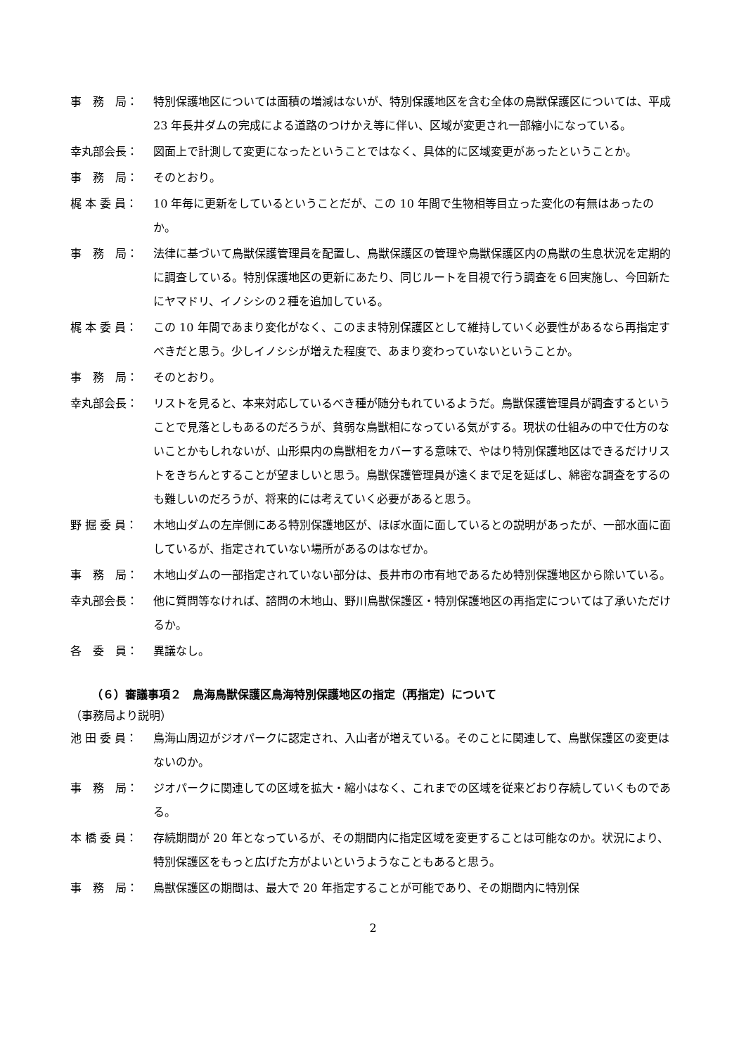事　務　局： 特別保護地区については面積の増減はないが、特別保護地区を含む全体の鳥獣保護区については、平成 23 年長井ダムの完成による道路のつけかえ等に伴い、区域が変更され一部縮小になっている。
幸丸部会長： 図面上で計測して変更になったということではなく、具体的に区域変更があったということか。
事　務　局： そのとおり。
梶 本 委 員： 10 年毎に更新をしているということだが、この 10 年間で生物相等目立った変化の有無はあったのか。
事　務　局： 法律に基づいて鳥獣保護管理員を配置し、鳥獣保護区の管理や鳥獣保護区内の鳥獣の生息状況を定期的に調査している。特別保護地区の更新にあたり、同じルートを目視で行う調査を６回実施し、今回新たにヤマドリ、イノシシの２種を追加している。
梶 本 委 員： この 10 年間であまり変化がなく、このまま特別保護区として維持していく必要性があるなら再指定すべきだと思う。少しイノシシが増えた程度で、あまり変わっていないということか。
事　務　局： そのとおり。
幸丸部会長： リストを見ると、本来対応しているべき種が随分もれているようだ。鳥獣保護管理員が調査するということで見落としもあるのだろうが、貧弱な鳥獣相になっている気がする。現状の仕組みの中で仕方のないことかもしれないが、山形県内の鳥獣相をカバーする意味で、やはり特別保護地区はできるだけリストをきちんとすることが望ましいと思う。鳥獣保護管理員が遠くまで足を延ばし、綿密な調査をするのも難しいのだろうが、将来的には考えていく必要があると思う。
野 掘 委 員： 木地山ダムの左岸側にある特別保護地区が、ほぼ水面に面しているとの説明があったが、一部水面に面しているが、指定されていない場所があるのはなぜか。
事　務　局： 木地山ダムの一部指定されていない部分は、長井市の市有地であるため特別保護地区から除いている。
幸丸部会長： 他に質問等なければ、諮問の木地山、野川鳥獣保護区・特別保護地区の再指定については了承いただけるか。
各　委　員： 異議なし。
（６）審議事項２　鳥海鳥獣保護区鳥海特別保護地区の指定（再指定）について
（事務局より説明）
池 田 委 員： 鳥海山周辺がジオパークに認定され、入山者が増えている。そのことに関連して、鳥獣保護区の変更はないのか。
事　務　局： ジオパークに関連しての区域を拡大・縮小はなく、これまでの区域を従来どおり存続していくものである。
本 橋 委 員： 存続期間が 20 年となっているが、その期間内に指定区域を変更することは可能なのか。状況により、特別保護区をもっと広げた方がよいというようなこともあると思う。
事　務　局： 鳥獣保護区の期間は、最大で 20 年指定することが可能であり、その期間内に特別保
2